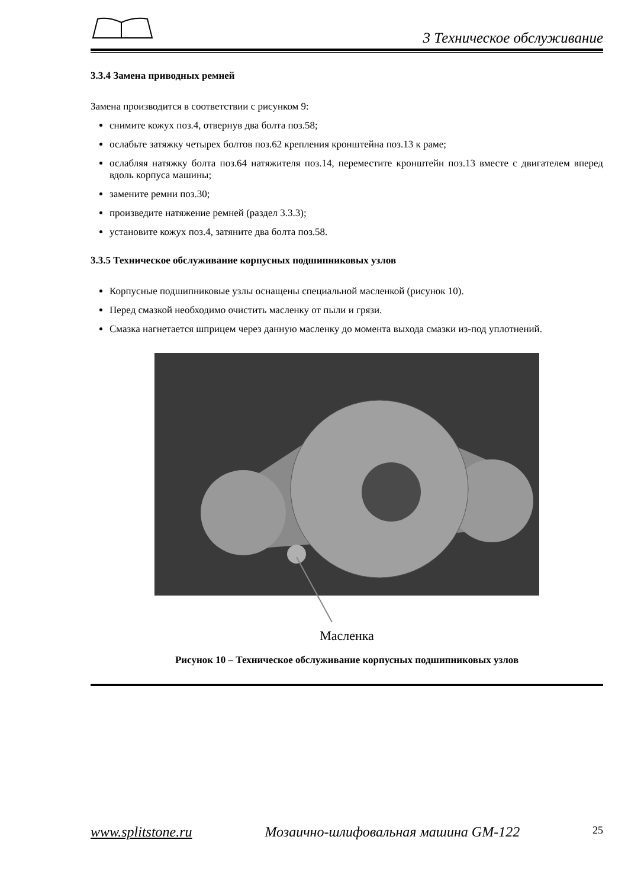3 Техническое обслуживание
3.3.4 Замена приводных ремней
Замена производится в соответствии с рисунком 9:
снимите кожух поз.4, отвернув два болта поз.58;
ослабьте затяжку четырех болтов поз.62 крепления кронштейна поз.13 к раме;
ослабляя натяжку болта поз.64 натяжителя поз.14, переместите кронштейн поз.13 вместе с двигателем вперед вдоль корпуса машины;
замените ремни поз.30;
произведите натяжение ремней (раздел 3.3.3);
установите кожух поз.4, затяните два болта поз.58.
3.3.5 Техническое обслуживание корпусных подшипниковых узлов
Корпусные подшипниковые узлы оснащены специальной масленкой (рисунок 10).
Перед смазкой необходимо очистить масленку от пыли и грязи.
Смазка нагнетается шприцем через данную масленку до момента выхода смазки из-под уплотнений.
Масленка
Рисунок 10 – Техническое обслуживание корпусных подшипниковых узлов
www.splitstone.ru Мозаично-шлифовальная машина GM-122 25